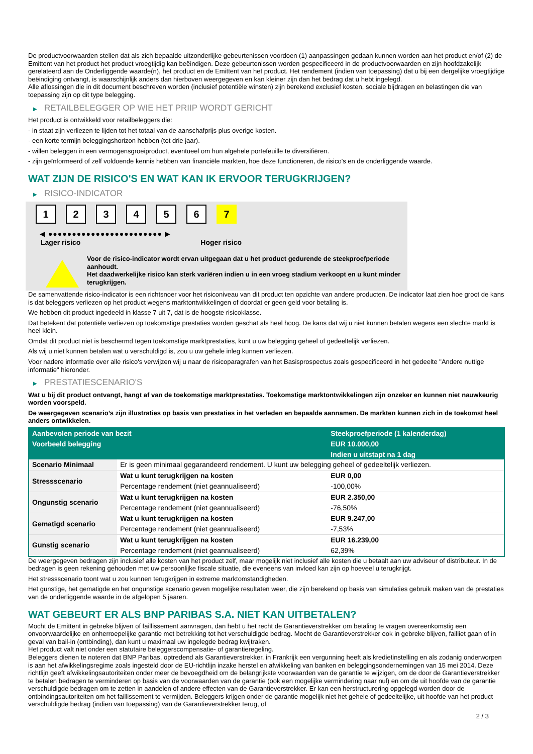De productvoorwaarden stellen dat als zich bepaalde uitzonderlijke gebeurtenissen voordoen (1) aanpassingen gedaan kunnen worden aan het product en/of (2) de Emittent van het product het product vroegtijdig kan beëindigen. Deze gebeurtenissen worden gespecificeerd in de productvoorwaarden en zijn hoofdzakelijk gerelateerd aan de Onderliggende waarde(n), het product en de Emittent van het product. Het rendement (indien van toepassing) dat u bij een dergelijke vroegtijdige beëindiging ontvangt, is waarschijnlijk anders dan hierboven weergegeven en kan kleiner zijn dan het bedrag dat u hebt ingelegd.
Alle aflossingen die in dit document beschreven worden (inclusief potentiële winsten) zijn berekend exclusief kosten, sociale bijdragen en belastingen die van toepassing zijn op dit type belegging.
▶ RETAILBELEGGER OP WIE HET PRIIP WORDT GERICHT
Het product is ontwikkeld voor retailbeleggers die:
- in staat zijn verliezen te lijden tot het totaal van de aanschafprijs plus overige kosten.
- een korte termijn beleggingshorizon hebben (tot drie jaar).
- willen beleggen in een vermogensgroeiproduct, eventueel om hun algehele portefeuille te diversifiëren.
- zijn geïnformeerd of zelf voldoende kennis hebben van financiële markten, hoe deze functioneren, de risico's en de onderliggende waarde.
WAT ZIJN DE RISICO'S EN WAT KAN IK ERVOOR TERUGKRIJGEN?
▶ RISICO-INDICATOR
123456 7
◀ ●●●●●●●●●●●●●●●●●●●●●●●● ▶
Lager risico Hoger risico
Voor de risico-indicator wordt ervan uitgegaan dat u het product gedurende de steekproefperiode aanhoudt.
Het daadwerkelijke risico kan sterk variëren indien u in een vroeg stadium verkoopt en u kunt minder terugkrijgen.
De samenvattende risico-indicator is een richtsnoer voor het risiconiveau van dit product ten opzichte van andere producten. De indicator laat zien hoe groot de kans is dat beleggers verliezen op het product wegens marktontwikkelingen of doordat er geen geld voor betaling is.
We hebben dit product ingedeeld in klasse 7 uit 7, dat is de hoogste risicoklasse.
Dat betekent dat potentiële verliezen op toekomstige prestaties worden geschat als heel hoog. De kans dat wij u niet kunnen betalen wegens een slechte markt is heel klein.
Omdat dit product niet is beschermd tegen toekomstige marktprestaties, kunt u uw belegging geheel of gedeeltelijk verliezen.
Als wij u niet kunnen betalen wat u verschuldigd is, zou u uw gehele inleg kunnen verliezen.
Voor nadere informatie over alle risico's verwijzen wij u naar de risicoparagrafen van het Basisprospectus zoals gespecificeerd in het gedeelte "Andere nuttige informatie" hieronder.
▶ PRESTATIESCENARIO'S
Wat u bij dit product ontvangt, hangt af van de toekomstige marktprestaties. Toekomstige marktontwikkelingen zijn onzeker en kunnen niet nauwkeurig worden voorspeld.
De weergegeven scenario’s zijn illustraties op basis van prestaties in het verleden en bepaalde aannamen. De markten kunnen zich in de toekomst heel anders ontwikkelen.
| Aanbevolen periode van bezit | | Steekproefperiode (1 kalenderdag) |
| --- | --- | --- |
| Voorbeeld belegging | | EUR 10.000,00 |
| | | Indien u uitstapt na 1 dag |
| Scenario Minimaal | Er is geen minimaal gegarandeerd rendement. U kunt uw belegging geheel of gedeeltelijk verliezen. | |
| Stressscenario | Wat u kunt terugkrijgen na kosten | EUR 0,00 |
| | Percentage rendement (niet geannualiseerd) | -100,00% |
| Ongunstig scenario | Wat u kunt terugkrijgen na kosten | EUR 2.350,00 |
| | Percentage rendement (niet geannualiseerd) | -76,50% |
| Gematigd scenario | Wat u kunt terugkrijgen na kosten | EUR 9.247,00 |
| | Percentage rendement (niet geannualiseerd) | -7,53% |
| Gunstig scenario | Wat u kunt terugkrijgen na kosten | EUR 16.239,00 |
| | Percentage rendement (niet geannualiseerd) | 62,39% |
De weergegeven bedragen zijn inclusief alle kosten van het product zelf, maar mogelijk niet inclusief alle kosten die u betaalt aan uw adviseur of distributeur. In de bedragen is geen rekening gehouden met uw persoonlijke fiscale situatie, die eveneens van invloed kan zijn op hoeveel u terugkrijgt.
Het stressscenario toont wat u zou kunnen terugkrijgen in extreme marktomstandigheden.
Het gunstige, het gematigde en het ongunstige scenario geven mogelijke resultaten weer, die zijn berekend op basis van simulaties gebruik maken van de prestaties van de onderliggende waarde in de afgelopen 5 jaaren.
WAT GEBEURT ER ALS BNP PARIBAS S.A. NIET KAN UITBETALEN?
Mocht de Emittent in gebreke blijven of faillissement aanvragen, dan hebt u het recht de Garantieverstrekker om betaling te vragen overeenkomstig een onvoorwaardelijke en onherroepelijke garantie met betrekking tot het verschuldigde bedrag. Mocht de Garantieverstrekker ook in gebreke blijven, failliet gaan of in geval van bail-in (ontbinding), dan kunt u maximaal uw ingelegde bedrag kwijtraken.
Het product valt niet onder een statutaire beleggerscompensatie- of garantieregeling.
Beleggers dienen te noteren dat BNP Paribas, optredend als Garantieverstrekker, in Frankrijk een vergunning heeft als kredietinstelling en als zodanig onderworpen is aan het afwikkelingsregime zoals ingesteld door de EU-richtlijn inzake herstel en afwikkeling van banken en beleggingsondernemingen van 15 mei 2014. Deze richtlijn geeft afwikkelingsautoriteiten onder meer de bevoegdheid om de belangrijkste voorwaarden van de garantie te wijzigen, om de door de Garantieverstrekker te betalen bedragen te verminderen op basis van de voorwaarden van de garantie (ook een mogelijke vermindering naar nul) en om de uit hoofde van de garantie verschuldigde bedragen om te zetten in aandelen of andere effecten van de Garantieverstrekker. Er kan een herstructurering opgelegd worden door de ontbindingsautoriteiten om het faillissement te vermijden. Beleggers krijgen onder de garantie mogelijk niet het gehele of gedeeltelijke, uit hoofde van het product verschuldigde bedrag (indien van toepassing) van de Garantieverstrekker terug, of
2 / 3